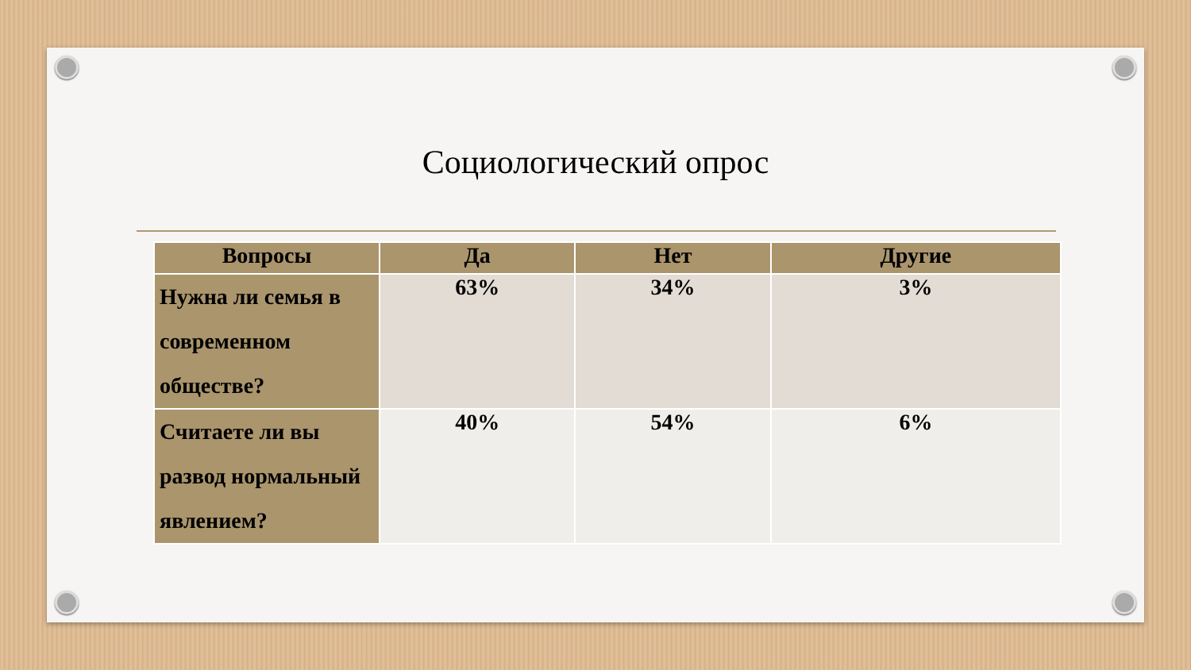Социологический опрос
| Вопросы | Да | Нет | Другие |
| --- | --- | --- | --- |
| Нужна ли семья в современном обществе? | 63% | 34% | 3% |
| Считаете ли вы развод нормальный явлением? | 40% | 54% | 6% |